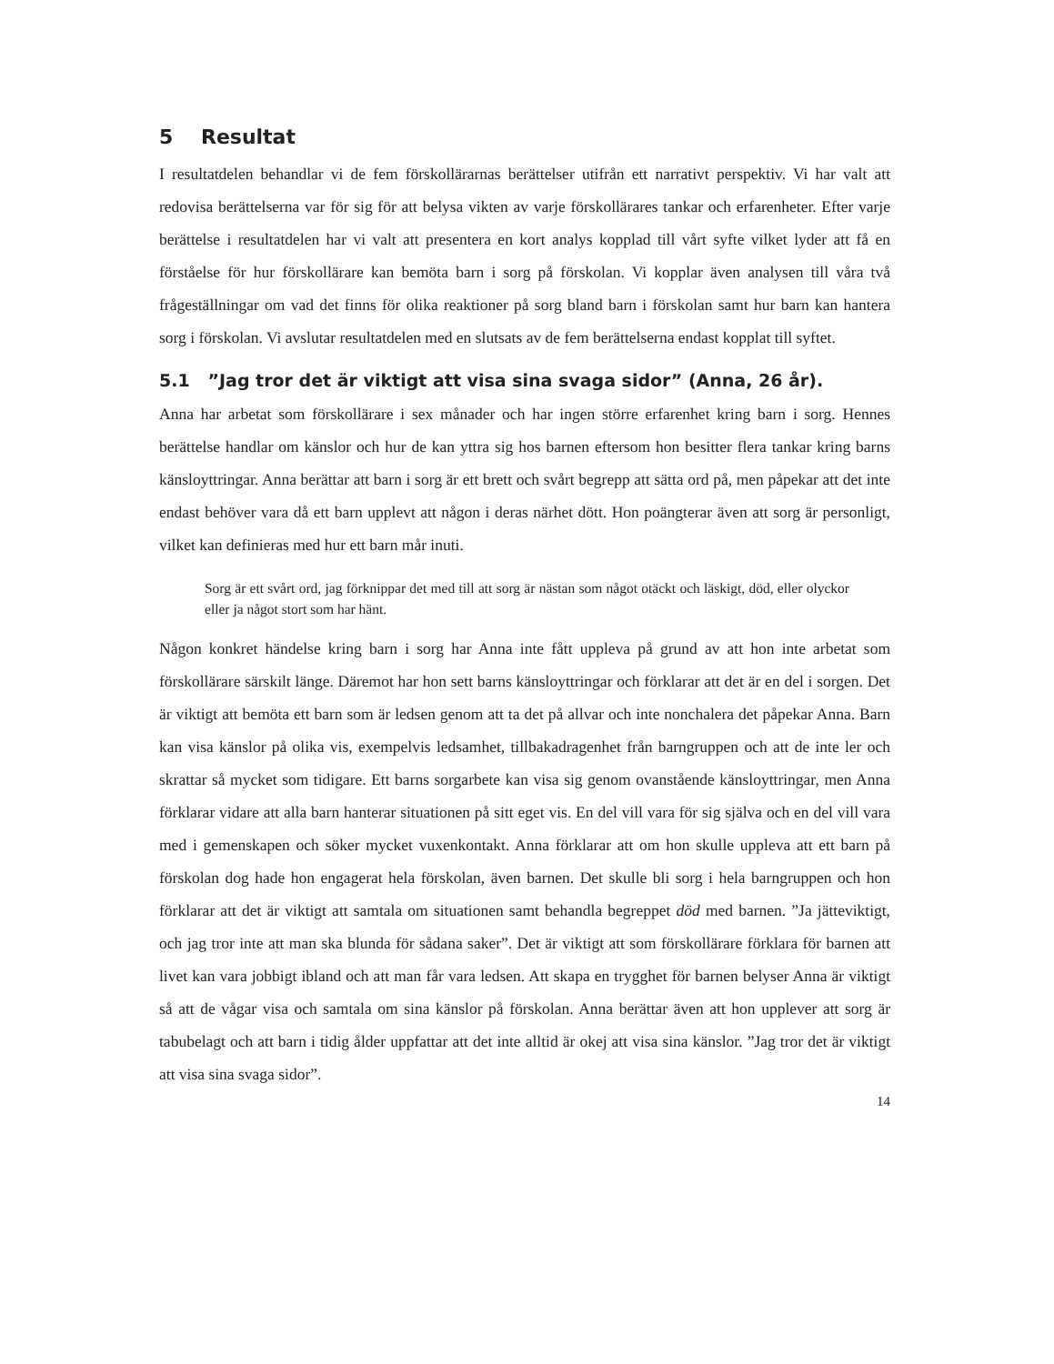5 Resultat
I resultatdelen behandlar vi de fem förskollärarnas berättelser utifrån ett narrativt perspektiv. Vi har valt att redovisa berättelserna var för sig för att belysa vikten av varje förskollärares tankar och erfarenheter. Efter varje berättelse i resultatdelen har vi valt att presentera en kort analys kopplad till vårt syfte vilket lyder att få en förståelse för hur förskollärare kan bemöta barn i sorg på förskolan. Vi kopplar även analysen till våra två frågeställningar om vad det finns för olika reaktioner på sorg bland barn i förskolan samt hur barn kan hantera sorg i förskolan. Vi avslutar resultatdelen med en slutsats av de fem berättelserna endast kopplat till syftet.
5.1 ”Jag tror det är viktigt att visa sina svaga sidor” (Anna, 26 år).
Anna har arbetat som förskollärare i sex månader och har ingen större erfarenhet kring barn i sorg. Hennes berättelse handlar om känslor och hur de kan yttra sig hos barnen eftersom hon besitter flera tankar kring barns känsloyttringar. Anna berättar att barn i sorg är ett brett och svårt begrepp att sätta ord på, men påpekar att det inte endast behöver vara då ett barn upplevt att någon i deras närhet dött. Hon poängterar även att sorg är personligt, vilket kan definieras med hur ett barn mår inuti.
Sorg är ett svårt ord, jag förknippar det med till att sorg är nästan som något otäckt och läskigt, död, eller olyckor eller ja något stort som har hänt.
Någon konkret händelse kring barn i sorg har Anna inte fått uppleva på grund av att hon inte arbetat som förskollärare särskilt länge. Däremot har hon sett barns känsloyttringar och förklarar att det är en del i sorgen. Det är viktigt att bemöta ett barn som är ledsen genom att ta det på allvar och inte nonchalera det påpekar Anna. Barn kan visa känslor på olika vis, exempelvis ledsamhet, tillbakadragenhet från barngruppen och att de inte ler och skrattar så mycket som tidigare. Ett barns sorgarbete kan visa sig genom ovanstående känsloyttringar, men Anna förklarar vidare att alla barn hanterar situationen på sitt eget vis. En del vill vara för sig själva och en del vill vara med i gemenskapen och söker mycket vuxenkontakt. Anna förklarar att om hon skulle uppleva att ett barn på förskolan dog hade hon engagerat hela förskolan, även barnen. Det skulle bli sorg i hela barngruppen och hon förklarar att det är viktigt att samtala om situationen samt behandla begreppet död med barnen. ”Ja jätteviktigt, och jag tror inte att man ska blunda för sådana saker”. Det är viktigt att som förskollärare förklara för barnen att livet kan vara jobbigt ibland och att man får vara ledsen. Att skapa en trygghet för barnen belyser Anna är viktigt så att de vågar visa och samtala om sina känslor på förskolan. Anna berättar även att hon upplever att sorg är tabubelagt och att barn i tidig ålder uppfattar att det inte alltid är okej att visa sina känslor. ”Jag tror det är viktigt att visa sina svaga sidor”.
14